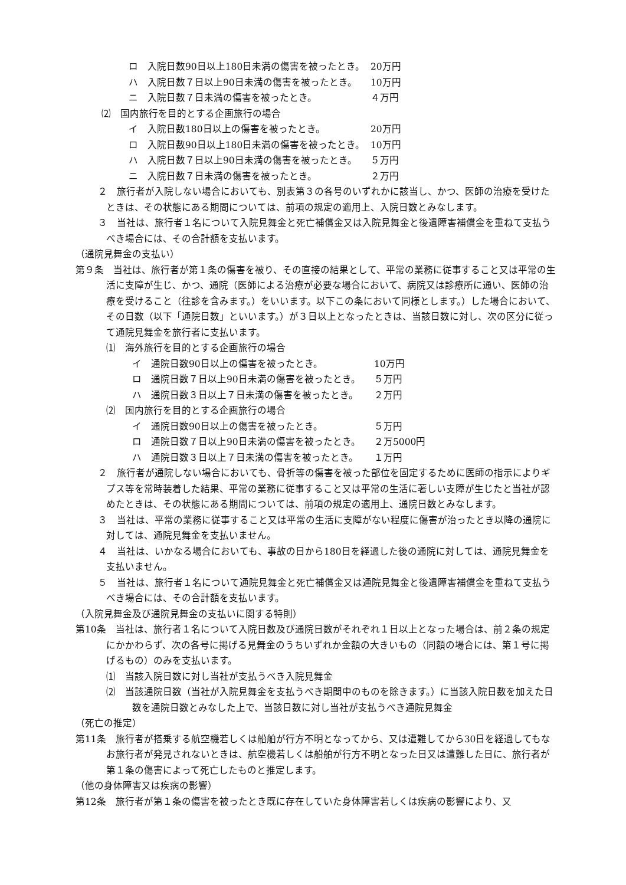ロ　入院日数90日以上180日未満の傷害を被ったとき。 20万円
ハ　入院日数７日以上90日未満の傷害を被ったとき。 10万円
ニ　入院日数７日未満の傷害を被ったとき。 ４万円
⑵　国内旅行を目的とする企画旅行の場合
イ　入院日数180日以上の傷害を被ったとき。 20万円
ロ　入院日数90日以上180日未満の傷害を被ったとき。 10万円
ハ　入院日数７日以上90日未満の傷害を被ったとき。 ５万円
ニ　入院日数７日未満の傷害を被ったとき。 ２万円
２　旅行者が入院しない場合においても、別表第３の各号のいずれかに該当し、かつ、医師の治療を受けたときは、その状態にある期間については、前項の規定の適用上、入院日数とみなします。
３　当社は、旅行者１名について入院見舞金と死亡補償金又は入院見舞金と後遺障害補償金を重ねて支払うべき場合には、その合計額を支払います。
（通院見舞金の支払い）
第９条　当社は、旅行者が第１条の傷害を被り、その直接の結果として、平常の業務に従事すること又は平常の生活に支障が生じ、かつ、通院（医師による治療が必要な場合において、病院又は診療所に通い、医師の治療を受けること（往診を含みます。）をいいます。以下この条において同様とします。）した場合において、その日数（以下「通院日数」といいます。）が３日以上となったときは、当該日数に対し、次の区分に従って通院見舞金を旅行者に支払います。
⑴　海外旅行を目的とする企画旅行の場合
イ　通院日数90日以上の傷害を被ったとき。 10万円
ロ　通院日数７日以上90日未満の傷害を被ったとき。 ５万円
ハ　通院日数３日以上７日未満の傷害を被ったとき。 ２万円
⑵　国内旅行を目的とする企画旅行の場合
イ　通院日数90日以上の傷害を被ったとき。 ５万円
ロ　通院日数７日以上90日未満の傷害を被ったとき。 ２万5000円
ハ　通院日数３日以上７日未満の傷害を被ったとき。 １万円
２　旅行者が通院しない場合においても、骨折等の傷害を被った部位を固定するために医師の指示によりギプス等を常時装着した結果、平常の業務に従事すること又は平常の生活に著しい支障が生じたと当社が認めたときは、その状態にある期間については、前項の規定の適用上、通院日数とみなします。
３　当社は、平常の業務に従事すること又は平常の生活に支障がない程度に傷害が治ったとき以降の通院に対しては、通院見舞金を支払いません。
４　当社は、いかなる場合においても、事故の日から180日を経過した後の通院に対しては、通院見舞金を支払いません。
５　当社は、旅行者１名について通院見舞金と死亡補償金又は通院見舞金と後遺障害補償金を重ねて支払うべき場合には、その合計額を支払います。
（入院見舞金及び通院見舞金の支払いに関する特則）
第10条　当社は、旅行者１名について入院日数及び通院日数がそれぞれ１日以上となった場合は、前２条の規定にかかわらず、次の各号に掲げる見舞金のうちいずれか金額の大きいもの（同額の場合には、第１号に掲げるもの）のみを支払います。
⑴　当該入院日数に対し当社が支払うべき入院見舞金
⑵　当該通院日数（当社が入院見舞金を支払うべき期間中のものを除きます。）に当該入院日数を加えた日数を通院日数とみなした上で、当該日数に対し当社が支払うべき通院見舞金
（死亡の推定）
第11条　旅行者が搭乗する航空機若しくは船舶が行方不明となってから、又は遭難してから30日を経過してもなお旅行者が発見されないときは、航空機若しくは船舶が行方不明となった日又は遭難した日に、旅行者が第１条の傷害によって死亡したものと推定します。
（他の身体障害又は疾病の影響）
第12条　旅行者が第１条の傷害を被ったとき既に存在していた身体障害若しくは疾病の影響により、又